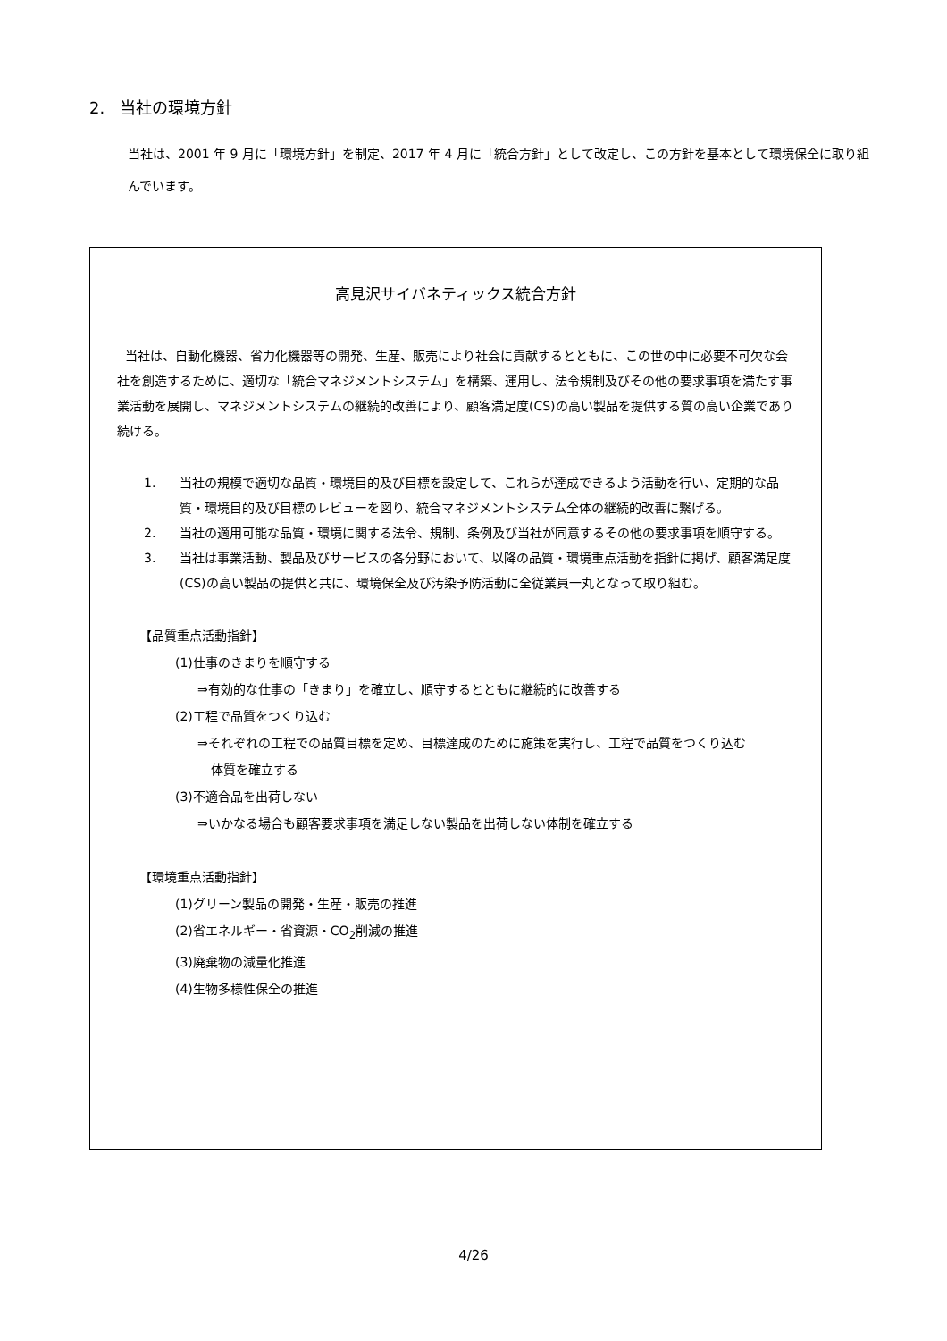2. 当社の環境方針
当社は、2001 年 9 月に「環境方針」を制定、2017 年 4 月に「統合方針」として改定し、この方針を基本として環境保全に取り組んでいます。
高見沢サイバネティックス統合方針
当社は、自動化機器、省力化機器等の開発、生産、販売により社会に貢献するとともに、この世の中に必要不可欠な会社を創造するために、適切な「統合マネジメントシステム」を構築、運用し、法令規制及びその他の要求事項を満たす事業活動を展開し、マネジメントシステムの継続的改善により、顧客満足度(CS)の高い製品を提供する質の高い企業であり続ける。
1. 当社の規模で適切な品質・環境目的及び目標を設定して、これらが達成できるよう活動を行い、定期的な品質・環境目的及び目標のレビューを図り、統合マネジメントシステム全体の継続的改善に繋げる。
2. 当社の適用可能な品質・環境に関する法令、規制、条例及び当社が同意するその他の要求事項を順守する。
3. 当社は事業活動、製品及びサービスの各分野において、以降の品質・環境重点活動を指針に掲げ、顧客満足度(CS)の高い製品の提供と共に、環境保全及び汚染予防活動に全従業員一丸となって取り組む。
【品質重点活動指針】
(1)仕事のきまりを順守する
⇒有効的な仕事の「きまり」を確立し、順守するとともに継続的に改善する
(2)工程で品質をつくり込む
⇒それぞれの工程での品質目標を定め、目標達成のために施策を実行し、工程で品質をつくり込む
体質を確立する
(3)不適合品を出荷しない
⇒いかなる場合も顧客要求事項を満足しない製品を出荷しない体制を確立する
【環境重点活動指針】
(1)グリーン製品の開発・生産・販売の推進
(2)省エネルギー・省資源・CO<sub>2</sub>削減の推進
(3)廃棄物の減量化推進
(4)生物多様性保全の推進
4/26